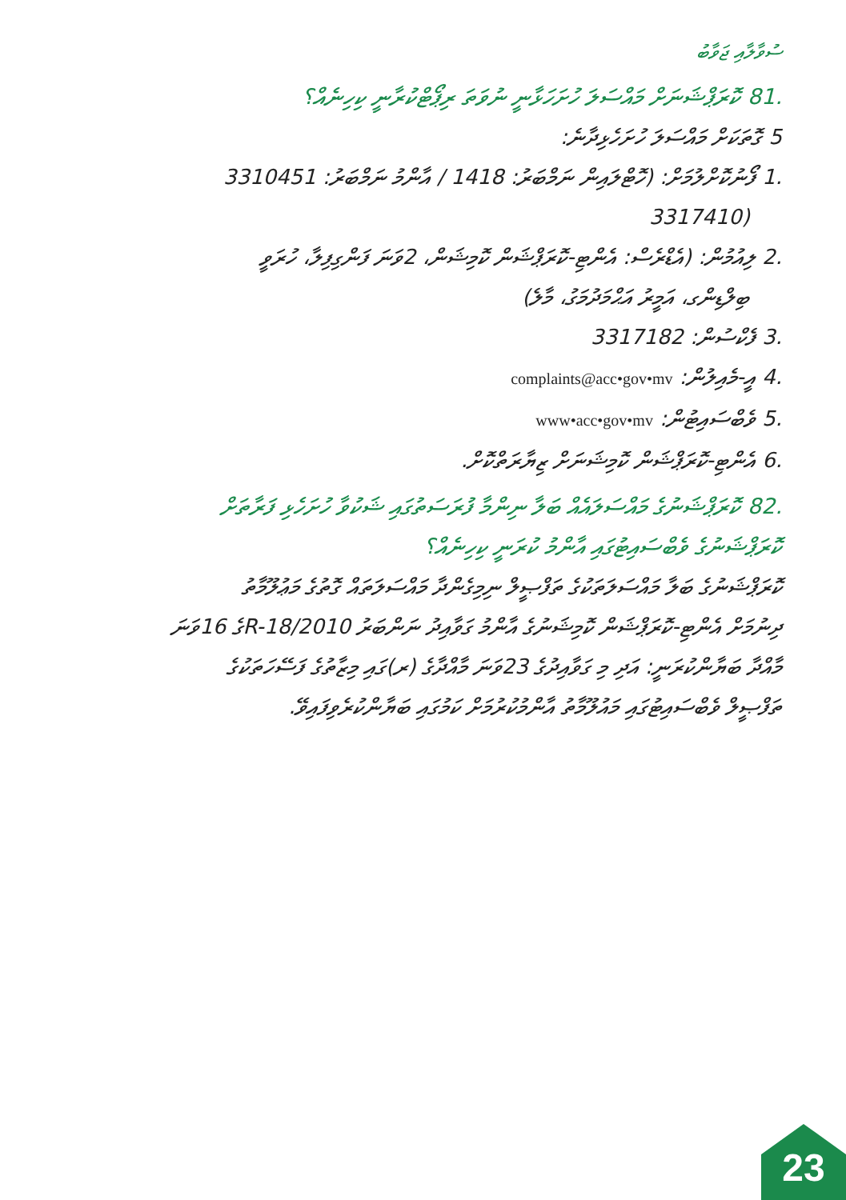ސުވާލާއި ޖަވާބު
.81 ކޮރަޕްޝަނަށް މައްސަލަ ހުށަހަޅާނީ ނުވަތަ ރިޕޯޓްކުރާނީ ކިހިނެއް؟
5 ގޮތަކަށް މައްސަލަ ހުށަހެޅިދާނެ:
.1 ފޯނުކޮށްލުމަށް: (ހޮޓްލައިން ނަމްބަރު: 1418 / އާންމު ނަމްބަރު: 3310451
(3317410
.2 ލިއުމުން: (އެޑްރެސް: އެންޓި-ކޮރަޕްޝަން ކޮމިޝަން، 2ވަނަ ފަންގިފިލާ، ހުރަވީ
ބިލްޑިންގ، އަމީރު އަޙްމަދުމަގު، މާލެ)
.3 ފެކްސުން: 3317182
.4 އީ-މެއިލުން: complaints@acc•gov•mv
.5 ވެބްސައިޓުން: www•acc•gov•mv
.6 އެންޓި-ކޮރަޕްޝަން ކޮމިޝަނަށް ޒިޔާރަތްކޮށް.
.82 ކޮރަޕްޝަނުގެ މައްސަލައެއް ބަލާ ނިންމާ ފުރަސަތުގައި ޝަކުވާ ހުށަހެޅި ފަރާތަށް
ކޮރަޕްޝަނުގެ ވެބްސައިޓުގައި އާންމު ކުރަނީ ކިހިނެއް؟
ކޮރަޕްޝަނުގެ ބަލާ މައްސަލަތަކުގެ ތަފްޞީލް ނިމިގެންދާ މައްސަލަތައް ގޮތުގެ މަޢުލޫމާތު
ދިނުމަށް އެންޓި-ކޮރަޕްޝަން ކޮމިޝަނުގެ އާންމު ގަވާއިދު ނަންބަރު R-18/2010ގެ 16ވަނަ
މާއްދާ ބަޔާންކުރަނީ: އަދި މި ގަވާއިދުގެ 23ވަނަ މާއްދާގެ (ރ)ގައި މިޒާތުގެ ފަސޭހަތަކުގެ
ތަފްޞީލް ވެބްސައިޓުގައި މައުލޫމާތު އާންމުކުރުމަށް ކަމުގައި ބަޔާންކުރެވިފައިވޭ.
23